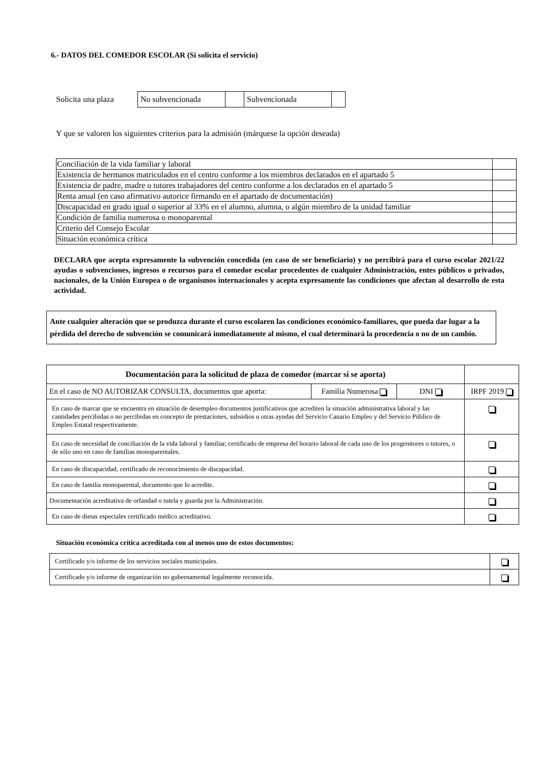6.- DATOS DEL COMEDOR ESCOLAR (Si solicita el servicio)
Solicita una plaza
| No subvencionada | | Subvencionada | |
Y que se valoren los siguientes criterios para la admisión (márquese la opción deseada)
| Conciliación de la vida familiar y laboral | |
| Existencia de hermanos matriculados en el centro conforme a los miembros declarados en el apartado 5 | |
| Existencia de padre, madre o tutores trabajadores del centro conforme a los declarados en el apartado 5 | |
| Renta anual (en caso afirmativo autorice firmando en el apartado de documentación) | |
| Discapacidad en grado igual o superior al 33% en el alumno, alumna, o algún miembro de la unidad familiar | |
| Condición de familia numerosa o monoparental | |
| Criterio del Consejo Escolar | |
| Situación económica crítica | |
DECLARA que acepta expresamente la subvención concedida (en caso de ser beneficiario) y no percibirá para el curso escolar 2021/22 ayudas o subvenciones, ingresos o recursos para el comedor escolar procedentes de cualquier Administración, entes públicos o privados, nacionales, de la Unión Europea o de organismos internacionales y acepta expresamente las condiciones que afectan al desarrollo de esta actividad.
Ante cualquier alteración que se produzca durante el curso escolaren las condiciones económico-familiares, que pueda dar lugar a la pérdida del derecho de subvención se comunicará inmediatamente al mismo, el cual determinará la procedencia o no de un cambio.
| Documentación para la solicitud de plaza de comedor (marcar si se aporta) | | | |
| --- | --- | --- | --- |
| En el caso de NO AUTORIZAR CONSULTA, documentos que aporta: | Familia Numerosa | DNI | IRPF 2019 |
| En caso de marcar que se encuentra en situación de desempleo documentos justificativos que acrediten la situación administrativa laboral y las cantidades percibidas o no percibidas en concepto de prestaciones, subsidios u otras ayudas del Servicio Canario Empleo y del Servicio Público de Empleo Estatal respectivamente. | | | |
| En caso de necesidad de conciliación de la vida laboral y familiar, certificado de empresa del horario laboral de cada uno de los progenitores o tutores, o de sólo uno en caso de familias monoparentales. | | | |
| En caso de discapacidad, certificado de reconocimiento de discapacidad. | | | |
| En caso de familia monoparental, documento que lo acredite. | | | |
| Documentación acreditativa de orfandad o tutela y guarda por la Administración. | | | |
| En caso de dietas especiales certificado médico acreditativo. | | | |
Situación económica crítica acreditada con al menos uno de estos documentos:
| Certificado y/o informe de los servicios sociales municipales. | |
| Certificado y/o informe de organización no gubernamental legalmente reconocida. | |